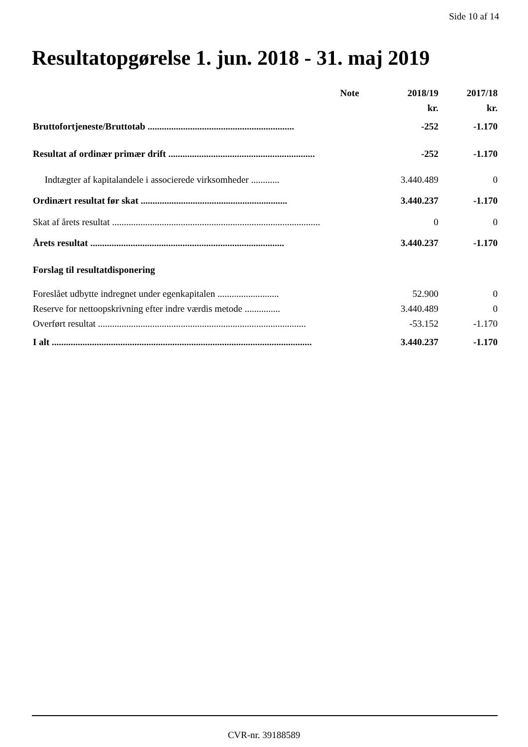Side 10 af 14
Resultatopgørelse 1. jun. 2018 - 31. maj 2019
| | Note | 2018/19 | 2017/18 |
| --- | --- | --- | --- |
| | | kr. | kr. |
| Bruttofortjeneste/Bruttotab .............................................................. | | -252 | -1.170 |
| Resultat af ordinær primær drift .............................................................. | | -252 | -1.170 |
| Indtægter af kapitalandele i associerede virksomheder ............ | | 3.440.489 | 0 |
| Ordinært resultat før skat .............................................................. | | 3.440.237 | -1.170 |
| Skat af årets resultat ........................................................................................ | | 0 | 0 |
| Årets resultat .................................................................................. | | 3.440.237 | -1.170 |
| Forslag til resultatdisponering | | | |
| Foreslået udbytte indregnet under egenkapitalen .......................... | | 52.900 | 0 |
| Reserve for nettoopskrivning efter indre værdis metode ............... | | 3.440.489 | 0 |
| Overført resultat ........................................................................................ | | -53.152 | -1.170 |
| I alt .............................................................................................................. | | 3.440.237 | -1.170 |
CVR-nr. 39188589